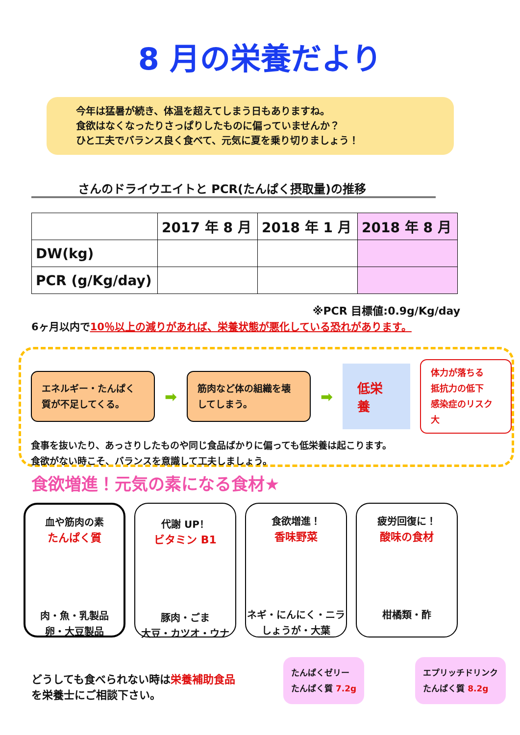8 月の栄養だより
今年は猛暑が続き、体温を超えてしまう日もありますね。
食欲はなくなったりさっぱりしたものに偏っていませんか？
ひと工夫でバランス良く食べて、元気に夏を乗り切りましょう！
さんのドライウエイトと PCR(たんぱく摂取量)の推移
| | 2017 年 8 月 | 2018 年 1 月 | 2018 年 8 月 |
| --- | --- | --- | --- |
| DW(kg) | | | |
| PCR (g/Kg/day) | | | |
※PCR 目標値:0.9g/Kg/day
6ヶ月以内で10％以上の減りがあれば、栄養状態が悪化している恐れがあります。
エネルギー・たんぱく質が不足してくる。
➡
筋肉など体の組織を壊してしまう。
➡
低栄養
体力が落ちる
抵抗力の低下
感染症のリスク大
食事を抜いたり、あっさりしたものや同じ食品ばかりに偏っても低栄養は起こります。
食欲がない時こそ、バランスを意識して工夫しましょう。
食欲増進！元気の素になる食材★
血や筋肉の素
たんぱく質
肉・魚・乳製品
卵・大豆製品
代謝 UP！
ビタミン B1
豚肉・ごま
大豆・カツオ・ウナ
食欲増進！
香味野菜
ネギ・にんにく・ニラ
しょうが・大葉
疲労回復に！
酸味の食材
柑橘類・酢
どうしても食べられない時は栄養補助食品を栄養士にご相談下さい。
たんぱくゼリー
たんぱく質 7.2g
エプリッチドリンク
たんぱく質 8.2g